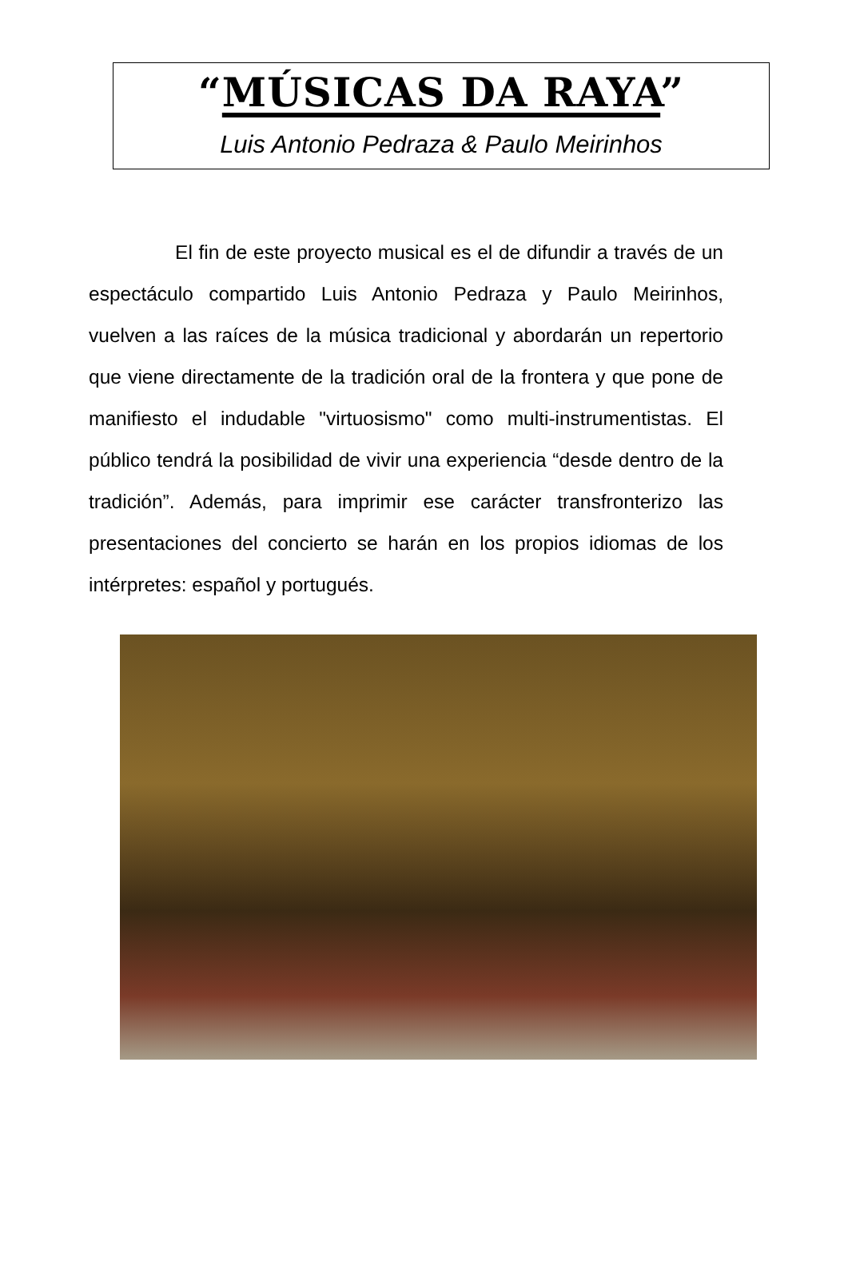“MÚSICAS DA RAYA”
Luis Antonio Pedraza & Paulo Meirinhos
El fin de este proyecto musical es el de difundir a través de un espectáculo compartido Luis Antonio Pedraza y Paulo Meirinhos, vuelven a las raíces de la música tradicional y abordarán un repertorio que viene directamente de la tradición oral de la frontera y que pone de manifiesto el indudable "virtuosismo" como multi-instrumentistas. El público tendrá la posibilidad de vivir una experiencia “desde dentro de la tradición”. Además, para imprimir ese carácter transfronterizo las presentaciones del concierto se harán en los propios idiomas de los intérpretes: español y portugués.